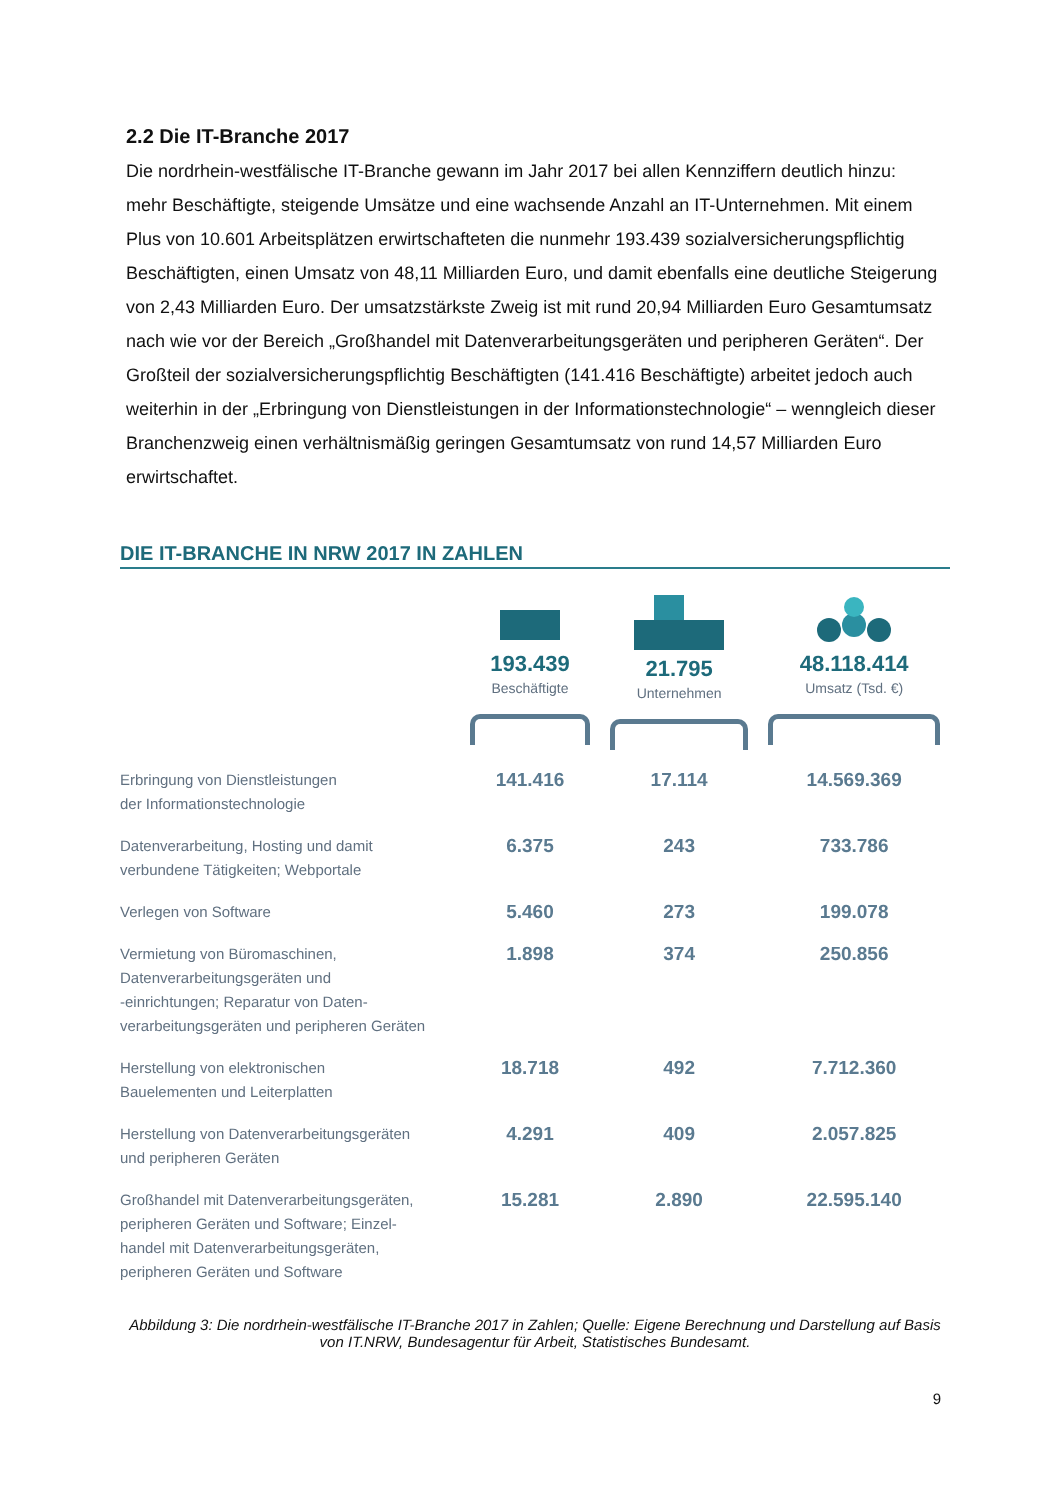2.2 Die IT-Branche 2017
Die nordrhein-westfälische IT-Branche gewann im Jahr 2017 bei allen Kennziffern deutlich hinzu: mehr Beschäftigte, steigende Umsätze und eine wachsende Anzahl an IT-Unternehmen. Mit einem Plus von 10.601 Arbeitsplätzen erwirtschafteten die nunmehr 193.439 sozialversicherungspflichtig Beschäftigten, einen Umsatz von 48,11 Milliarden Euro, und damit ebenfalls eine deutliche Steigerung von 2,43 Milliarden Euro. Der umsatzstärkste Zweig ist mit rund 20,94 Milliarden Euro Gesamtumsatz nach wie vor der Bereich „Großhandel mit Datenverarbeitungsgeräten und peripheren Geräten“. Der Großteil der sozialversicherungspflichtig Beschäftigten (141.416 Beschäftigte) arbeitet jedoch auch weiterhin in der „Erbringung von Dienstleistungen in der Informationstechnologie“ – wenngleich dieser Branchenzweig einen verhältnismäßig geringen Gesamtumsatz von rund 14,57 Milliarden Euro erwirtschaftet.
DIE IT-BRANCHE IN NRW 2017 IN ZAHLEN
| | 193.439 Beschäftigte | 21.795 Unternehmen | 48.118.414 Umsatz (Tsd. €) |
| Erbringung von Dienstleistungen der Informationstechnologie | 141.416 | 17.114 | 14.569.369 |
| Datenverarbeitung, Hosting und damit verbundene Tätigkeiten; Webportale | 6.375 | 243 | 733.786 |
| Verlegen von Software | 5.460 | 273 | 199.078 |
| Vermietung von Büromaschinen, Datenverarbeitungsgeräten und -einrichtungen; Reparatur von Daten- verarbeitungsgeräten und peripheren Geräten | 1.898 | 374 | 250.856 |
| Herstellung von elektronischen Bauelementen und Leiterplatten | 18.718 | 492 | 7.712.360 |
| Herstellung von Datenverarbeitungsgeräten und peripheren Geräten | 4.291 | 409 | 2.057.825 |
| Großhandel mit Datenverarbeitungsgeräten, peripheren Geräten und Software; Einzel- handel mit Datenverarbeitungsgeräten, peripheren Geräten und Software | 15.281 | 2.890 | 22.595.140 |
Abbildung 3: Die nordrhein-westfälische IT-Branche 2017 in Zahlen; Quelle: Eigene Berechnung und Darstellung auf Basis von IT.NRW, Bundesagentur für Arbeit, Statistisches Bundesamt.
9